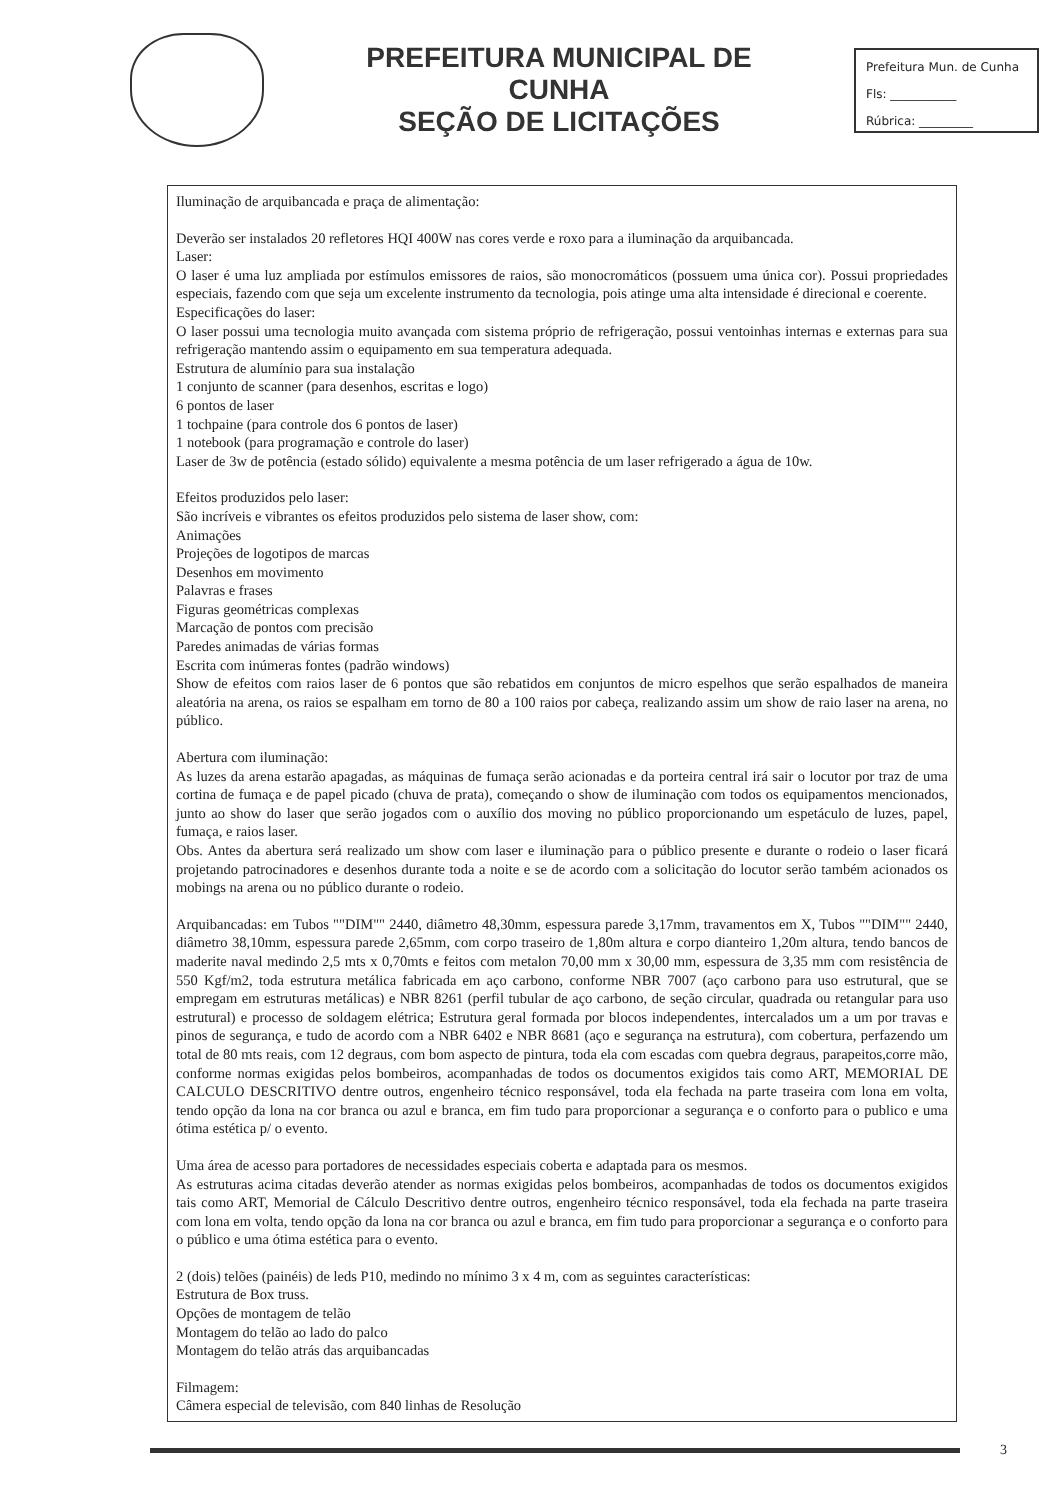PREFEITURA MUNICIPAL DE CUNHA
SEÇÃO DE LICITAÇÕES
Prefeitura Mun. de Cunha
Fls: ___________
Rúbrica: _________
Iluminação de arquibancada e praça de alimentação:
Deverão ser instalados 20 refletores HQI 400W nas cores verde e roxo para a iluminação da arquibancada.
Laser:
O laser é uma luz ampliada por estímulos emissores de raios, são monocromáticos (possuem uma única cor). Possui propriedades especiais, fazendo com que seja um excelente instrumento da tecnologia, pois atinge uma alta intensidade é direcional e coerente.
Especificações do laser:
O laser possui uma tecnologia muito avançada com sistema próprio de refrigeração, possui ventoinhas internas e externas para sua refrigeração mantendo assim o equipamento em sua temperatura adequada.
Estrutura de alumínio para sua instalação
1 conjunto de scanner (para desenhos, escritas e logo)
6 pontos de laser
1 tochpaine (para controle dos 6 pontos de laser)
1 notebook (para programação e controle do laser)
Laser de 3w de potência (estado sólido) equivalente a mesma potência de um laser refrigerado a água de 10w.
Efeitos produzidos pelo laser:
São incríveis e vibrantes os efeitos produzidos pelo sistema de laser show, com:
Animações
Projeções de logotipos de marcas
Desenhos em movimento
Palavras e frases
Figuras geométricas complexas
Marcação de pontos com precisão
Paredes animadas de várias formas
Escrita com inúmeras fontes (padrão windows)
Show de efeitos com raios laser de 6 pontos que são rebatidos em conjuntos de micro espelhos que serão espalhados de maneira aleatória na arena, os raios se espalham em torno de 80 a 100 raios por cabeça, realizando assim um show de raio laser na arena, no público.
Abertura com iluminação:
As luzes da arena estarão apagadas, as máquinas de fumaça serão acionadas e da porteira central irá sair o locutor por traz de uma cortina de fumaça e de papel picado (chuva de prata), começando o show de iluminação com todos os equipamentos mencionados, junto ao show do laser que serão jogados com o auxílio dos moving no público proporcionando um espetáculo de luzes, papel, fumaça, e raios laser.
Obs. Antes da abertura será realizado um show com laser e iluminação para o público presente e durante o rodeio o laser ficará projetando patrocinadores e desenhos durante toda a noite e se de acordo com a solicitação do locutor serão também acionados os mobings na arena ou no público durante o rodeio.
Arquibancadas: em Tubos ""DIM"" 2440, diâmetro 48,30mm, espessura parede 3,17mm, travamentos em X, Tubos ""DIM"" 2440, diâmetro 38,10mm, espessura parede 2,65mm, com corpo traseiro de 1,80m altura e corpo dianteiro 1,20m altura, tendo bancos de maderite naval medindo 2,5 mts x 0,70mts e feitos com metalon 70,00 mm x 30,00 mm, espessura de 3,35 mm com resistência de 550 Kgf/m2, toda estrutura metálica fabricada em aço carbono, conforme NBR 7007 (aço carbono para uso estrutural, que se empregam em estruturas metálicas) e NBR 8261 (perfil tubular de aço carbono, de seção circular, quadrada ou retangular para uso estrutural) e processo de soldagem elétrica; Estrutura geral formada por blocos independentes, intercalados um a um por travas e pinos de segurança, e tudo de acordo com a NBR 6402 e NBR 8681 (aço e segurança na estrutura), com cobertura, perfazendo um total de 80 mts reais, com 12 degraus, com bom aspecto de pintura, toda ela com escadas com quebra degraus, parapeitos,corre mão, conforme normas exigidas pelos bombeiros, acompanhadas de todos os documentos exigidos tais como ART, MEMORIAL DE CALCULO DESCRITIVO dentre outros, engenheiro técnico responsável, toda ela fechada na parte traseira com lona em volta, tendo opção da lona na cor branca ou azul e branca, em fim tudo para proporcionar a segurança e o conforto para o publico e uma ótima estética p/ o evento.
Uma área de acesso para portadores de necessidades especiais coberta e adaptada para os mesmos.
As estruturas acima citadas deverão atender as normas exigidas pelos bombeiros, acompanhadas de todos os documentos exigidos tais como ART, Memorial de Cálculo Descritivo dentre outros, engenheiro técnico responsável, toda ela fechada na parte traseira com lona em volta, tendo opção da lona na cor branca ou azul e branca, em fim tudo para proporcionar a segurança e o conforto para o público e uma ótima estética para o evento.
2 (dois) telões (painéis) de leds P10, medindo no mínimo 3 x 4 m, com as seguintes características:
Estrutura de Box truss.
Opções de montagem de telão
Montagem do telão ao lado do palco
Montagem do telão atrás das arquibancadas
Filmagem:
Câmera especial de televisão, com 840 linhas de Resolução
3